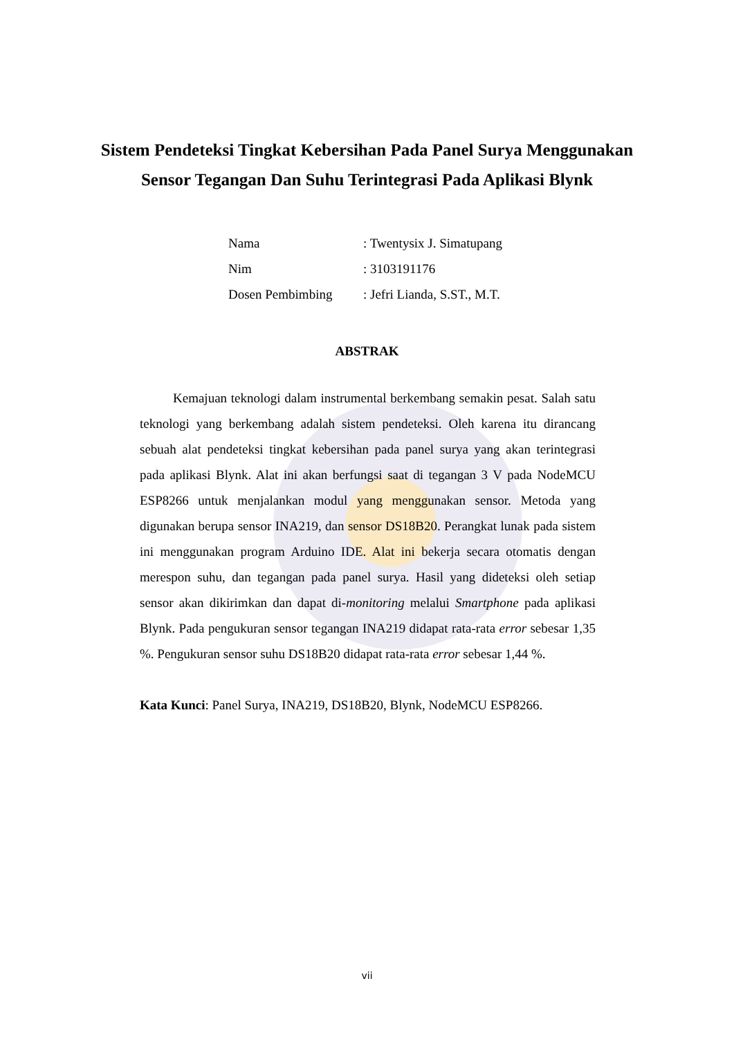Sistem Pendeteksi Tingkat Kebersihan Pada Panel Surya Menggunakan Sensor Tegangan Dan Suhu Terintegrasi Pada Aplikasi Blynk
| Nama | : Twentysix J. Simatupang |
| Nim | : 3103191176 |
| Dosen Pembimbing | : Jefri Lianda, S.ST., M.T. |
ABSTRAK
Kemajuan teknologi dalam instrumental berkembang semakin pesat. Salah satu teknologi yang berkembang adalah sistem pendeteksi. Oleh karena itu dirancang sebuah alat pendeteksi tingkat kebersihan pada panel surya yang akan terintegrasi pada aplikasi Blynk. Alat ini akan berfungsi saat di tegangan 3 V pada NodeMCU ESP8266 untuk menjalankan modul yang menggunakan sensor. Metoda yang digunakan berupa sensor INA219, dan sensor DS18B20. Perangkat lunak pada sistem ini menggunakan program Arduino IDE. Alat ini bekerja secara otomatis dengan merespon suhu, dan tegangan pada panel surya. Hasil yang dideteksi oleh setiap sensor akan dikirimkan dan dapat di-monitoring melalui Smartphone pada aplikasi Blynk. Pada pengukuran sensor tegangan INA219 didapat rata-rata error sebesar 1,35 %. Pengukuran sensor suhu DS18B20 didapat rata-rata error sebesar 1,44 %.
Kata Kunci: Panel Surya, INA219, DS18B20, Blynk, NodeMCU ESP8266.
vii